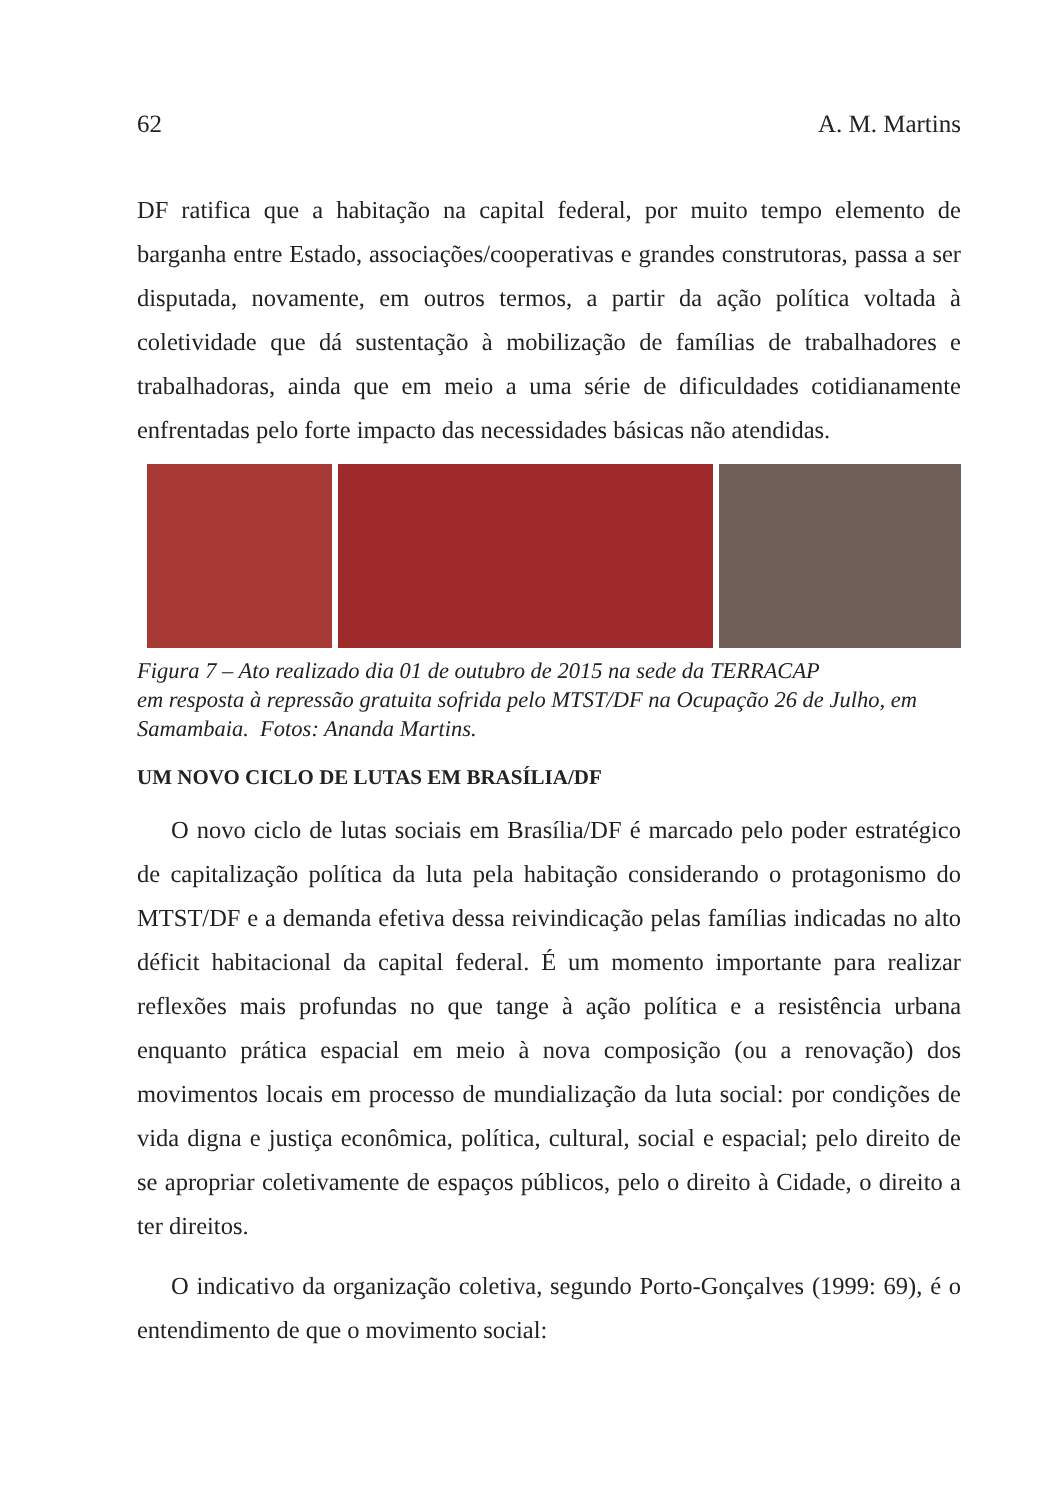62 A. M. Martins
DF ratifica que a habitação na capital federal, por muito tempo elemento de barganha entre Estado, associações/cooperativas e grandes construtoras, passa a ser disputada, novamente, em outros termos, a partir da ação política voltada à coletividade que dá sustentação à mobilização de famílias de trabalhadores e trabalhadoras, ainda que em meio a uma série de dificuldades cotidianamente enfrentadas pelo forte impacto das necessidades básicas não atendidas.
Figura 7 – Ato realizado dia 01 de outubro de 2015 na sede da TERRACAP
em resposta à repressão gratuita sofrida pelo MTST/DF na Ocupação 26 de Julho, em Samambaia. Fotos: Ananda Martins.
UM NOVO CICLO DE LUTAS EM BRASÍLIA/DF
O novo ciclo de lutas sociais em Brasília/DF é marcado pelo poder estratégico de capitalização política da luta pela habitação considerando o protagonismo do MTST/DF e a demanda efetiva dessa reivindicação pelas famílias indicadas no alto déficit habitacional da capital federal. É um momento importante para realizar reflexões mais profundas no que tange à ação política e a resistência urbana enquanto prática espacial em meio à nova composição (ou a renovação) dos movimentos locais em processo de mundialização da luta social: por condições de vida digna e justiça econômica, política, cultural, social e espacial; pelo direito de se apropriar coletivamente de espaços públicos, pelo o direito à Cidade, o direito a ter direitos.
O indicativo da organização coletiva, segundo Porto-Gonçalves (1999: 69), é o entendimento de que o movimento social: